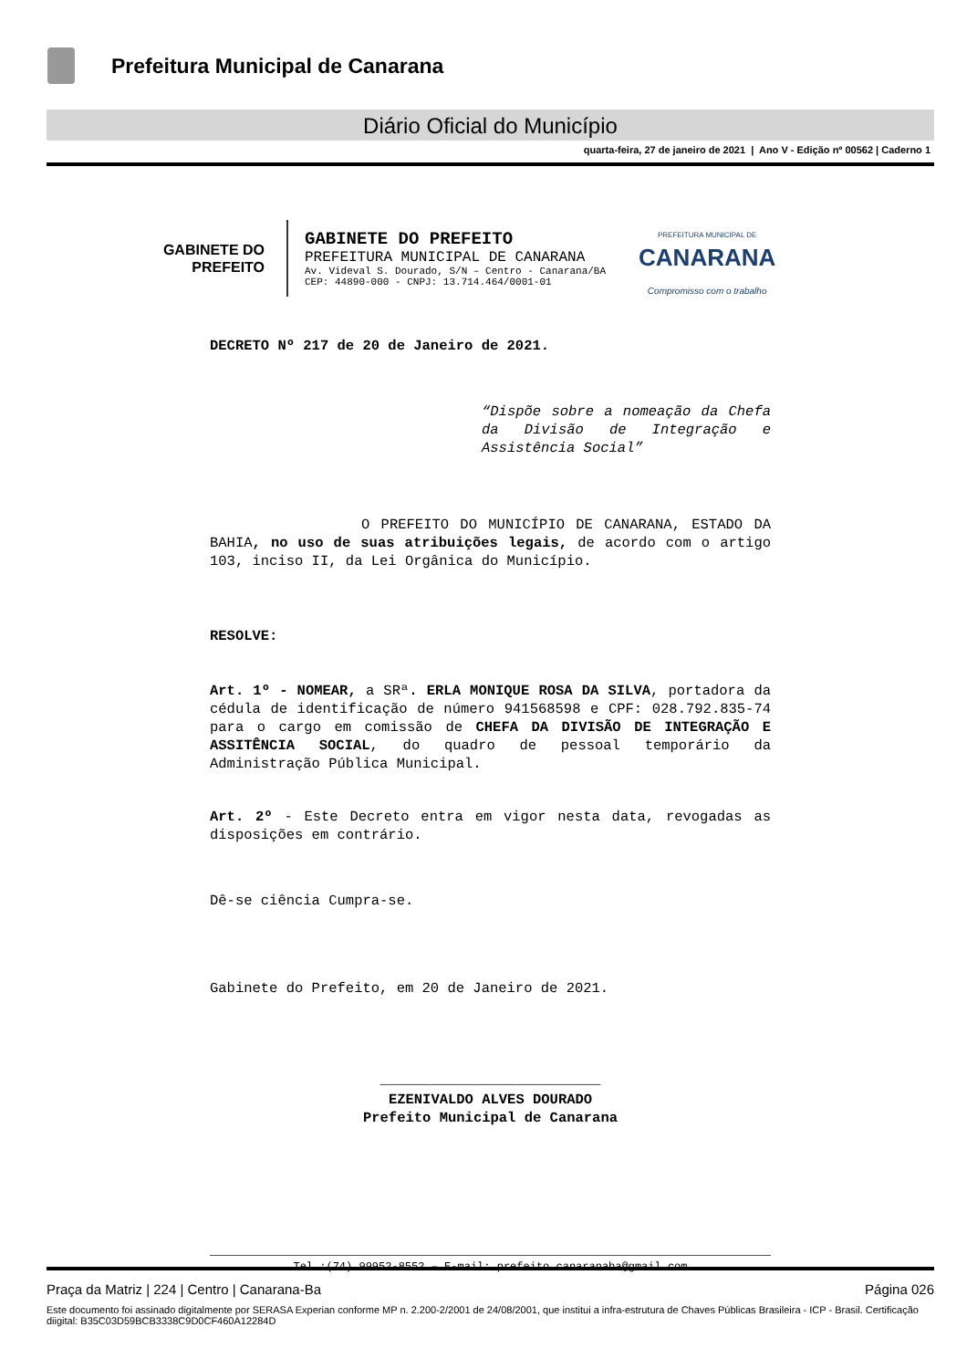Prefeitura Municipal de Canarana
Diário Oficial do Município
quarta-feira, 27 de janeiro de 2021 | Ano V - Edição nº 00562 | Caderno 1
GABINETE DO
PREFEITO
GABINETE DO PREFEITO
PREFEITURA MUNICIPAL DE CANARANA
Av. Videval S. Dourado, S/N – Centro - Canarana/BA
CEP: 44890-000 - CNPJ: 13.714.464/0001-01
PREFEITURA MUNICIPAL DE
CANARANA
Compromisso com o trabalho
DECRETO Nº 217 de 20 de Janeiro de 2021.
“Dispõe sobre a nomeação da Chefa da Divisão de Integração e Assistência Social”
O PREFEITO DO MUNICÍPIO DE CANARANA, ESTADO DA BAHIA, no uso de suas atribuições legais, de acordo com o artigo 103, inciso II, da Lei Orgânica do Município.
RESOLVE:
Art. 1º - NOMEAR, a SRª. ERLA MONIQUE ROSA DA SILVA, portadora da cédula de identificação de número 941568598 e CPF: 028.792.835-74 para o cargo em comissão de CHEFA DA DIVISÃO DE INTEGRAÇÃO E ASSITÊNCIA SOCIAL, do quadro de pessoal temporário da Administração Pública Municipal.
Art. 2º - Este Decreto entra em vigor nesta data, revogadas as disposições em contrário.
Dê-se ciência Cumpra-se.
Gabinete do Prefeito, em 20 de Janeiro de 2021.
__________________________
EZENIVALDO ALVES DOURADO
Prefeito Municipal de Canarana
Tel.:(74) 99952-8552 – E-mail: prefeito.canaranaba@gmail.com
Praça da Matriz | 224 | Centro | Canarana-Ba Página 026
Este documento foi assinado digitalmente por SERASA Experian conforme MP n. 2.200-2/2001 de 24/08/2001, que institui a infra-estrutura de Chaves Públicas Brasileira - ICP - Brasil. Certificação diigital: B35C03D59BCB3338C9D0CF460A12284D